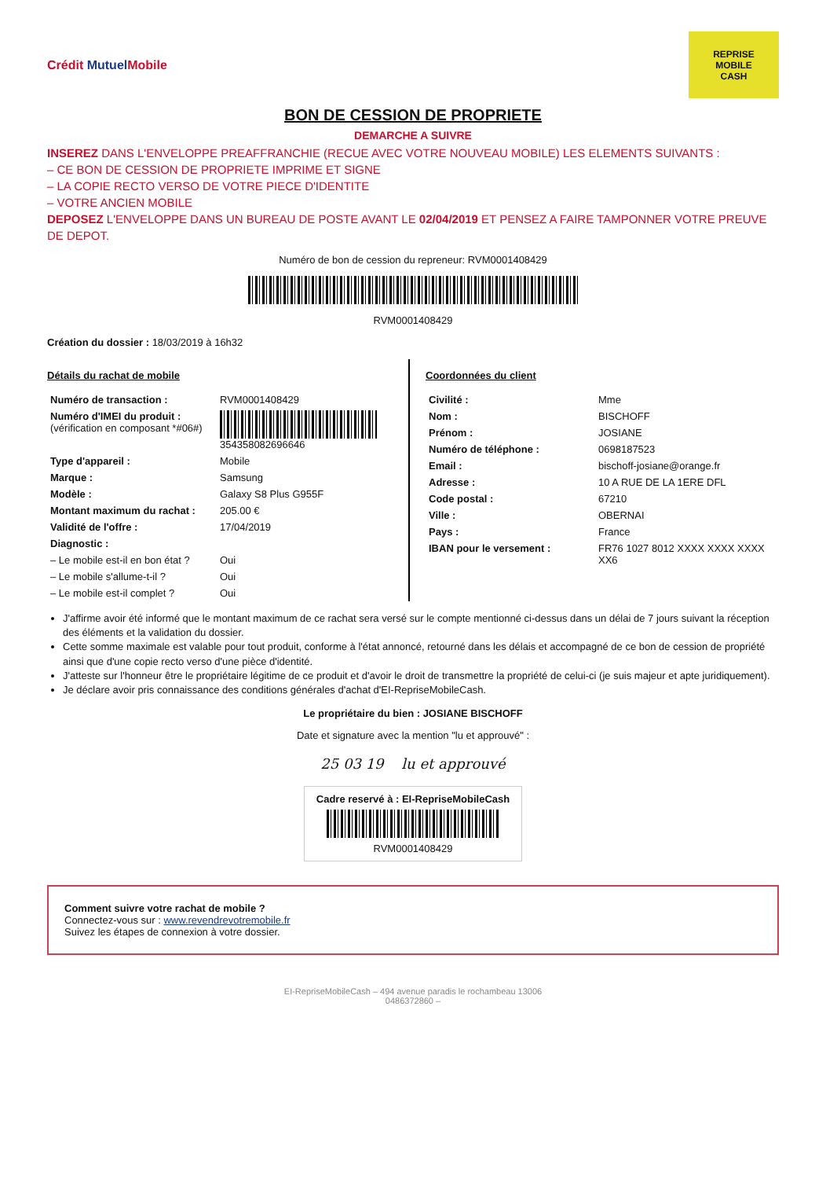Crédit Mutuel Mobile
REPRISE
MOBILE
CASH
BON DE CESSION DE PROPRIETE
DEMARCHE A SUIVRE
INSEREZ DANS L'ENVELOPPE PREAFFRANCHIE (RECUE AVEC VOTRE NOUVEAU MOBILE) LES ELEMENTS SUIVANTS :
– CE BON DE CESSION DE PROPRIETE IMPRIME ET SIGNE
– LA COPIE RECTO VERSO DE VOTRE PIECE D'IDENTITE
– VOTRE ANCIEN MOBILE
DEPOSEZ L'ENVELOPPE DANS UN BUREAU DE POSTE AVANT LE 02/04/2019 ET PENSEZ A FAIRE TAMPONNER VOTRE PREUVE DE DEPOT.
Numéro de bon de cession du repreneur: RVM000140842​9
RVM0001408429
Création du dossier : 18/03/2019 à 16h32
Détails du rachat de mobile
| Numéro de transaction : | RVM0001408429 |
| Numéro d'IMEI du produit : (vérification en composant *#06#) | 354358082696646 |
| Type d'appareil : | Mobile |
| Marque : | Samsung |
| Modèle : | Galaxy S8 Plus G955F |
| Montant maximum du rachat : | 205.00 € |
| Validité de l'offre : | 17/04/2019 |
| Diagnostic : | |
| – Le mobile est-il en bon état ? | Oui |
| – Le mobile s'allume-t-il ? | Oui |
| – Le mobile est-il complet ? | Oui |
Coordonnées du client
| Civilité : | Mme |
| Nom : | BISCHOFF |
| Prénom : | JOSIANE |
| Numéro de téléphone : | 0698187523 |
| Email : | bischoff-josiane@orange.fr |
| Adresse : | 10 A RUE DE LA 1ERE DFL |
| Code postal : | 67210 |
| Ville : | OBERNAI |
| Pays : | France |
| IBAN pour le versement : | FR76 1027 8012 XXXX XXXX XXXX XX6 |
J'affirme avoir été informé que le montant maximum de ce rachat sera versé sur le compte mentionné ci-dessus dans un délai de 7 jours suivant la réception des éléments et la validation du dossier.
Cette somme maximale est valable pour tout produit, conforme à l'état annoncé, retourné dans les délais et accompagné de ce bon de cession de propriété ainsi que d'une copie recto verso d'une pièce d'identité.
J'atteste sur l'honneur être le propriétaire légitime de ce produit et d'avoir le droit de transmettre la propriété de celui-ci (je suis majeur et apte juridiquement).
Je déclare avoir pris connaissance des conditions générales d'achat d'EI-RepriseMobileCash.
Le propriétaire du bien : JOSIANE BISCHOFF
Date et signature avec la mention "lu et approuvé" :
25 03 19 lu et approuvé
Cadre reservé à : EI-RepriseMobileCash
RVM0001408429
Comment suivre votre rachat de mobile ?
Connectez-vous sur : www.revendrevotremobile.fr
Suivez les étapes de connexion à votre dossier.
EI-RepriseMobileCash – 494 avenue paradis le rochambeau 13006
0486372860 –